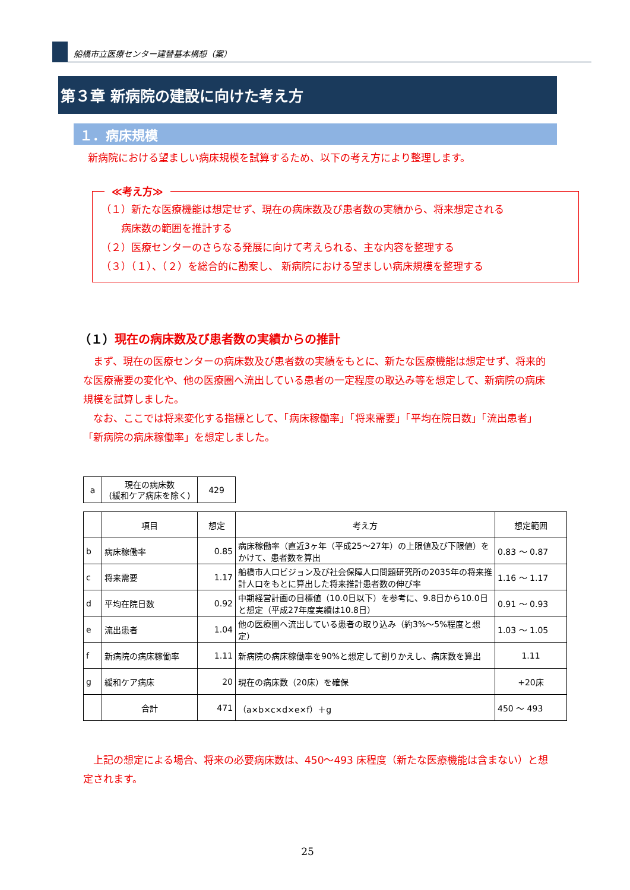船橋市立医療センター建替基本構想（案）
第３章 新病院の建設に向けた考え方
１．病床規模
新病院における望ましい病床規模を試算するため、以下の考え方により整理します。
≪考え方≫
（１）新たな医療機能は想定せず、現在の病床数及び患者数の実績から、将来想定される
　　病床数の範囲を推計する
（２）医療センターのさらなる発展に向けて考えられる、主な内容を整理する
（３）（１）、（２）を総合的に勘案し、 新病院における望ましい病床規模を整理する
（１）現在の病床数及び患者数の実績からの推計
　まず、現在の医療センターの病床数及び患者数の実績をもとに、新たな医療機能は想定せず、将来的な医療需要の変化や、他の医療圏へ流出している患者の一定程度の取込み等を想定して、新病院の病床規模を試算しました。
　なお、ここでは将来変化する指標として、「病床稼働率」「将来需要」「平均在院日数」「流出患者」「新病院の病床稼働率」を想定しました。
| a | 現在の病床数 (緩和ケア病床を除く) | 429 |
| | 項目 | 想定 | 考え方 | 想定範囲 |
| --- | --- | --- | --- | --- |
| b | 病床稼働率 | 0.85 | 病床稼働率（直近3ヶ年（平成25～27年）の上限値及び下限値）をかけて、患者数を算出 | 0.83 ～ 0.87 |
| c | 将来需要 | 1.17 | 船橋市人口ビジョン及び社会保障人口問題研究所の2035年の将来推計人口をもとに算出した将来推計患者数の伸び率 | 1.16 ～ 1.17 |
| d | 平均在院日数 | 0.92 | 中期経営計画の目標値（10.0日以下）を参考に、9.8日から10.0日と想定（平成27年度実績は10.8日） | 0.91 ～ 0.93 |
| e | 流出患者 | 1.04 | 他の医療圏へ流出している患者の取り込み（約3%～5%程度と想定） | 1.03 ～ 1.05 |
| f | 新病院の病床稼働率 | 1.11 | 新病院の病床稼働率を90%と想定して割りかえし、病床数を算出 | 1.11 |
| g | 緩和ケア病床 | 20 | 現在の病床数（20床）を確保 | +20床 |
| | 合計 | 471 | （a×b×c×d×e×f）＋g | 450 ～ 493 |
　上記の想定による場合、将来の必要病床数は、450～493 床程度（新たな医療機能は含まない）と想定されます。
25